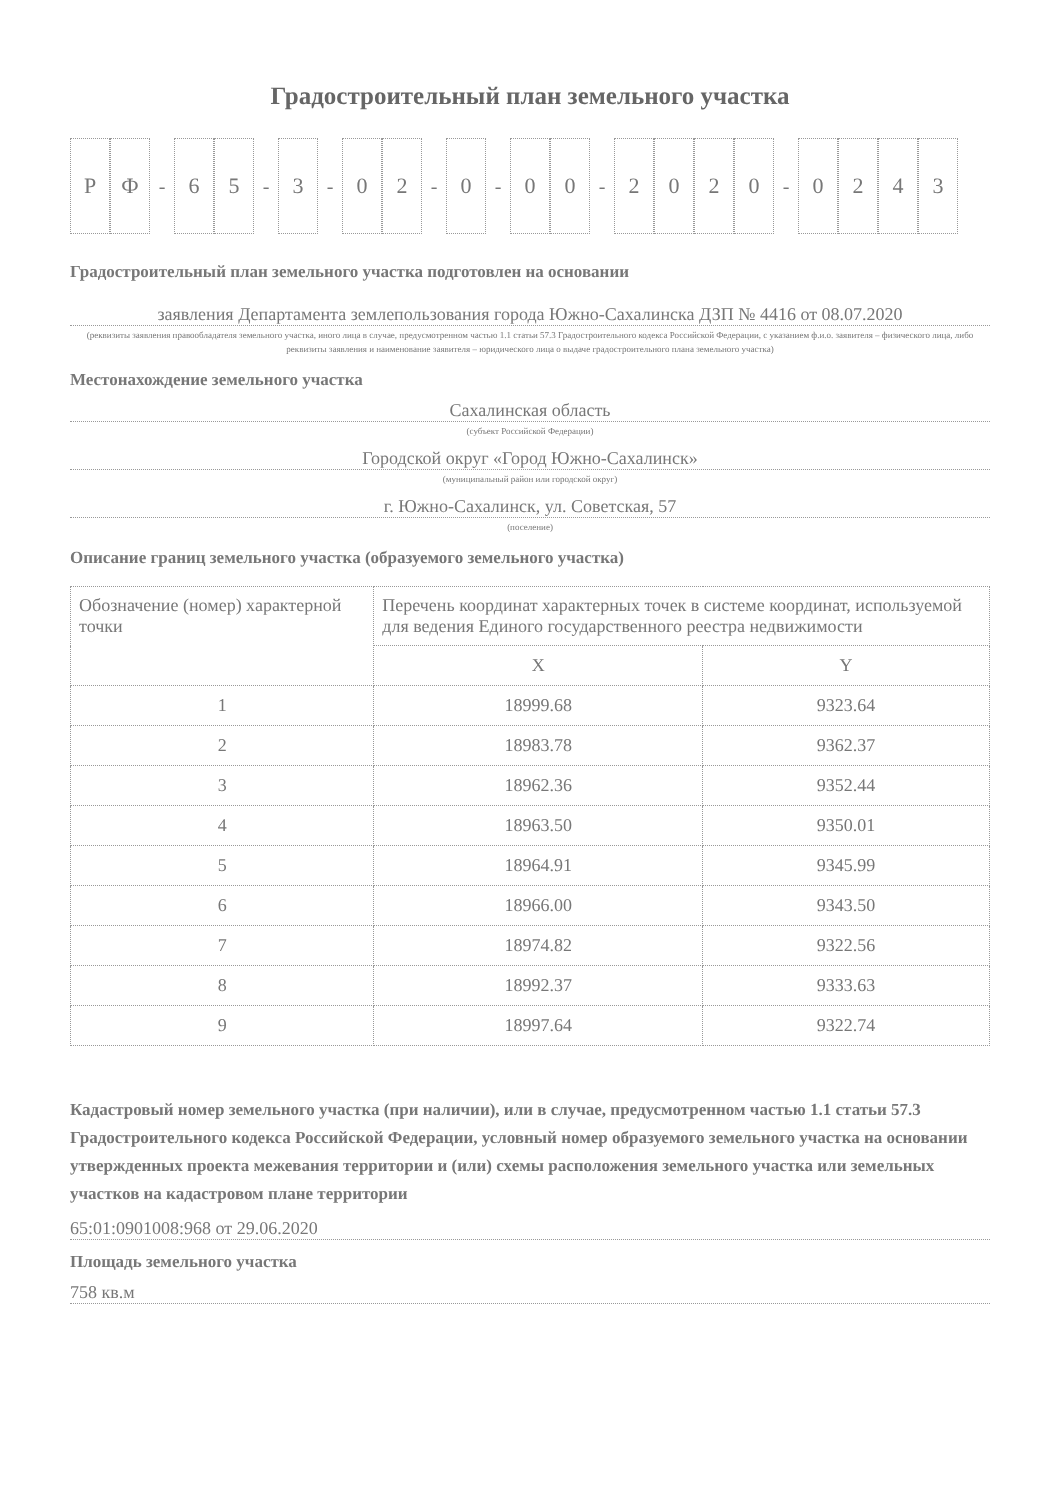Градостроительный план земельного участка
Р Ф - 6 5 - 3 - 0 2 - 0 - 0 0 - 2020 - 0243
Градостроительный план земельного участка подготовлен на основании
заявления Департамента землепользования города Южно-Сахалинска ДЗП № 4416 от 08.07.2020
(реквизиты заявления правообладателя земельного участка, иного лица в случае, предусмотренном частью 1.1 статьи 57.3 Градостроительного кодекса Российской Федерации, с указанием ф.и.о. заявителя – физического лица, либо реквизиты заявления и наименование заявителя – юридического лица о выдаче градостроительного плана земельного участка)
Местонахождение земельного участка
Сахалинская область
(субъект Российской Федерации)
Городской округ «Город Южно-Сахалинск»
(муниципальный район или городской округ)
г. Южно-Сахалинск, ул. Советская, 57
(поселение)
Описание границ земельного участка (образуемого земельного участка)
| Обозначение (номер) характерной точки | Перечень координат характерных точек в системе координат, используемой для ведения Единого государственного реестра недвижимости | |
| --- | --- | --- |
| | X | Y |
| 1 | 18999.68 | 9323.64 |
| 2 | 18983.78 | 9362.37 |
| 3 | 18962.36 | 9352.44 |
| 4 | 18963.50 | 9350.01 |
| 5 | 18964.91 | 9345.99 |
| 6 | 18966.00 | 9343.50 |
| 7 | 18974.82 | 9322.56 |
| 8 | 18992.37 | 9333.63 |
| 9 | 18997.64 | 9322.74 |
Кадастровый номер земельного участка (при наличии), или в случае, предусмотренном частью 1.1 статьи 57.3 Градостроительного кодекса Российской Федерации, условный номер образуемого земельного участка на основании утвержденных проекта межевания территории и (или) схемы расположения земельного участка или земельных участков на кадастровом плане территории
65:01:0901008:968 от 29.06.2020
Площадь земельного участка
758 кв.м